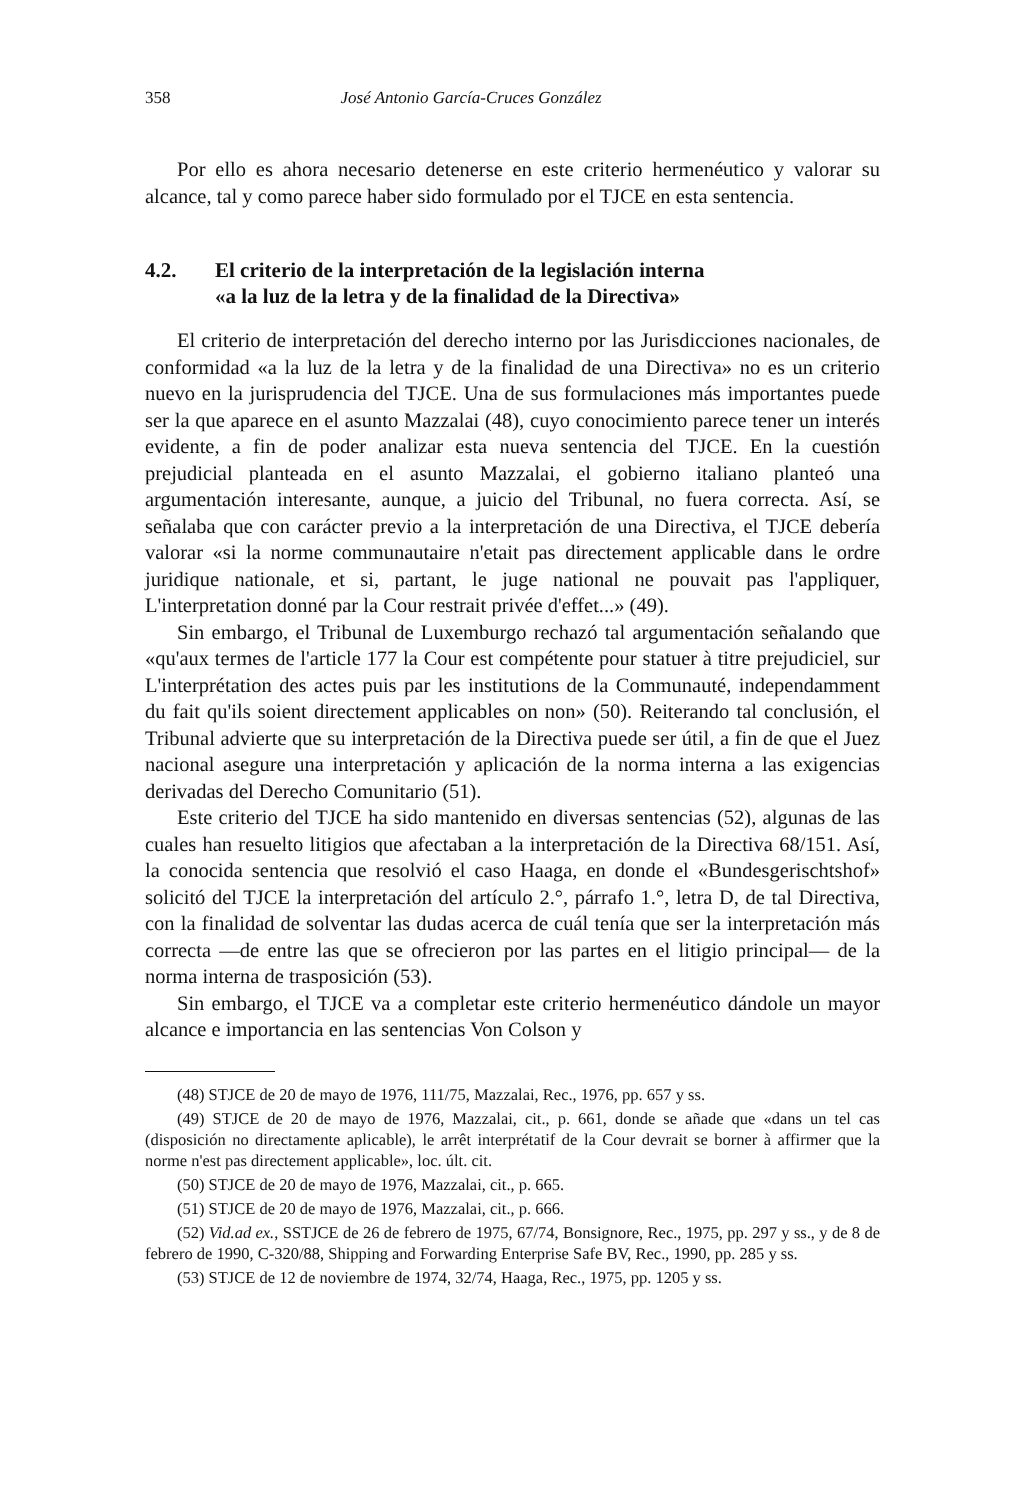358 José Antonio García-Cruces González
Por ello es ahora necesario detenerse en este criterio hermenéutico y valorar su alcance, tal y como parece haber sido formulado por el TJCE en esta sentencia.
4.2. El criterio de la interpretación de la legislación interna
«a la luz de la letra y de la finalidad de la Directiva»
El criterio de interpretación del derecho interno por las Jurisdicciones nacionales, de conformidad «a la luz de la letra y de la finalidad de una Directiva» no es un criterio nuevo en la jurisprudencia del TJCE. Una de sus formulaciones más importantes puede ser la que aparece en el asunto Mazzalai (48), cuyo conocimiento parece tener un interés evidente, a fin de poder analizar esta nueva sentencia del TJCE. En la cuestión prejudicial planteada en el asunto Mazzalai, el gobierno italiano planteó una argumentación interesante, aunque, a juicio del Tribunal, no fuera correcta. Así, se señalaba que con carácter previo a la interpretación de una Directiva, el TJCE debería valorar «si la norme communautaire n'etait pas directement applicable dans le ordre juridique nationale, et si, partant, le juge national ne pouvait pas l'appliquer, L'interpretation donné par la Cour restrait privée d'effet...» (49).
Sin embargo, el Tribunal de Luxemburgo rechazó tal argumentación señalando que «qu'aux termes de l'article 177 la Cour est compétente pour statuer à titre prejudiciel, sur L'interprétation des actes puis par les institutions de la Communauté, independamment du fait qu'ils soient directement applicables on non» (50). Reiterando tal conclusión, el Tribunal advierte que su interpretación de la Directiva puede ser útil, a fin de que el Juez nacional asegure una interpretación y aplicación de la norma interna a las exigencias derivadas del Derecho Comunitario (51).
Este criterio del TJCE ha sido mantenido en diversas sentencias (52), algunas de las cuales han resuelto litigios que afectaban a la interpretación de la Directiva 68/151. Así, la conocida sentencia que resolvió el caso Haaga, en donde el «Bundesgerischtshof» solicitó del TJCE la interpretación del artículo 2.°, párrafo 1.°, letra D, de tal Directiva, con la finalidad de solventar las dudas acerca de cuál tenía que ser la interpretación más correcta —de entre las que se ofrecieron por las partes en el litigio principal— de la norma interna de trasposición (53).
Sin embargo, el TJCE va a completar este criterio hermenéutico dándole un mayor alcance e importancia en las sentencias Von Colson y
(48) STJCE de 20 de mayo de 1976, 111/75, Mazzalai, Rec., 1976, pp. 657 y ss.
(49) STJCE de 20 de mayo de 1976, Mazzalai, cit., p. 661, donde se añade que «dans un tel cas (disposición no directamente aplicable), le arrêt interprétatif de la Cour devrait se borner à affirmer que la norme n'est pas directement applicable», loc. últ. cit.
(50) STJCE de 20 de mayo de 1976, Mazzalai, cit., p. 665.
(51) STJCE de 20 de mayo de 1976, Mazzalai, cit., p. 666.
(52) Vid.ad ex., SSTJCE de 26 de febrero de 1975, 67/74, Bonsignore, Rec., 1975, pp. 297 y ss., y de 8 de febrero de 1990, C-320/88, Shipping and Forwarding Enterprise Safe BV, Rec., 1990, pp. 285 y ss.
(53) STJCE de 12 de noviembre de 1974, 32/74, Haaga, Rec., 1975, pp. 1205 y ss.